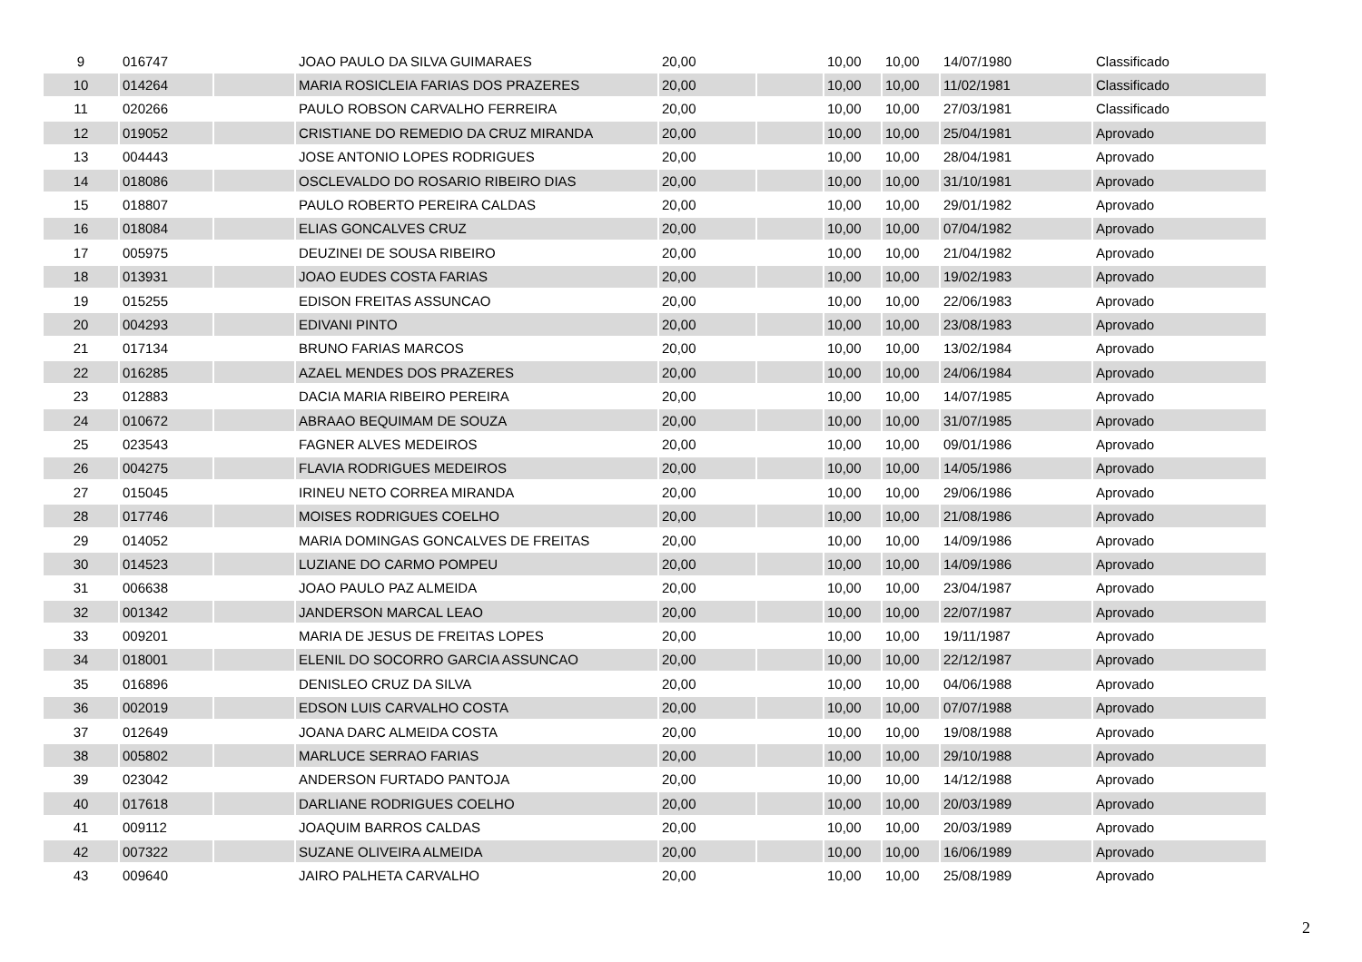| 9 | 016747 | | JOAO PAULO DA SILVA GUIMARAES | 20,00 | | 10,00 | 10,00 | 14/07/1980 | Classificado |
| 10 | 014264 | | MARIA ROSICLEIA FARIAS DOS PRAZERES | 20,00 | | 10,00 | 10,00 | 11/02/1981 | Classificado |
| 11 | 020266 | | PAULO ROBSON CARVALHO FERREIRA | 20,00 | | 10,00 | 10,00 | 27/03/1981 | Classificado |
| 12 | 019052 | | CRISTIANE DO REMEDIO DA CRUZ MIRANDA | 20,00 | | 10,00 | 10,00 | 25/04/1981 | Aprovado |
| 13 | 004443 | | JOSE ANTONIO LOPES RODRIGUES | 20,00 | | 10,00 | 10,00 | 28/04/1981 | Aprovado |
| 14 | 018086 | | OSCLEVALDO DO ROSARIO RIBEIRO DIAS | 20,00 | | 10,00 | 10,00 | 31/10/1981 | Aprovado |
| 15 | 018807 | | PAULO ROBERTO PEREIRA CALDAS | 20,00 | | 10,00 | 10,00 | 29/01/1982 | Aprovado |
| 16 | 018084 | | ELIAS GONCALVES CRUZ | 20,00 | | 10,00 | 10,00 | 07/04/1982 | Aprovado |
| 17 | 005975 | | DEUZINEI DE SOUSA RIBEIRO | 20,00 | | 10,00 | 10,00 | 21/04/1982 | Aprovado |
| 18 | 013931 | | JOAO EUDES COSTA FARIAS | 20,00 | | 10,00 | 10,00 | 19/02/1983 | Aprovado |
| 19 | 015255 | | EDISON FREITAS ASSUNCAO | 20,00 | | 10,00 | 10,00 | 22/06/1983 | Aprovado |
| 20 | 004293 | | EDIVANI PINTO | 20,00 | | 10,00 | 10,00 | 23/08/1983 | Aprovado |
| 21 | 017134 | | BRUNO FARIAS MARCOS | 20,00 | | 10,00 | 10,00 | 13/02/1984 | Aprovado |
| 22 | 016285 | | AZAEL MENDES DOS PRAZERES | 20,00 | | 10,00 | 10,00 | 24/06/1984 | Aprovado |
| 23 | 012883 | | DACIA MARIA RIBEIRO PEREIRA | 20,00 | | 10,00 | 10,00 | 14/07/1985 | Aprovado |
| 24 | 010672 | | ABRAAO BEQUIMAM DE SOUZA | 20,00 | | 10,00 | 10,00 | 31/07/1985 | Aprovado |
| 25 | 023543 | | FAGNER ALVES MEDEIROS | 20,00 | | 10,00 | 10,00 | 09/01/1986 | Aprovado |
| 26 | 004275 | | FLAVIA RODRIGUES MEDEIROS | 20,00 | | 10,00 | 10,00 | 14/05/1986 | Aprovado |
| 27 | 015045 | | IRINEU NETO CORREA MIRANDA | 20,00 | | 10,00 | 10,00 | 29/06/1986 | Aprovado |
| 28 | 017746 | | MOISES RODRIGUES COELHO | 20,00 | | 10,00 | 10,00 | 21/08/1986 | Aprovado |
| 29 | 014052 | | MARIA DOMINGAS GONCALVES DE FREITAS | 20,00 | | 10,00 | 10,00 | 14/09/1986 | Aprovado |
| 30 | 014523 | | LUZIANE DO CARMO POMPEU | 20,00 | | 10,00 | 10,00 | 14/09/1986 | Aprovado |
| 31 | 006638 | | JOAO PAULO PAZ ALMEIDA | 20,00 | | 10,00 | 10,00 | 23/04/1987 | Aprovado |
| 32 | 001342 | | JANDERSON MARCAL LEAO | 20,00 | | 10,00 | 10,00 | 22/07/1987 | Aprovado |
| 33 | 009201 | | MARIA DE JESUS DE FREITAS LOPES | 20,00 | | 10,00 | 10,00 | 19/11/1987 | Aprovado |
| 34 | 018001 | | ELENIL DO SOCORRO GARCIA ASSUNCAO | 20,00 | | 10,00 | 10,00 | 22/12/1987 | Aprovado |
| 35 | 016896 | | DENISLEO CRUZ DA SILVA | 20,00 | | 10,00 | 10,00 | 04/06/1988 | Aprovado |
| 36 | 002019 | | EDSON LUIS CARVALHO COSTA | 20,00 | | 10,00 | 10,00 | 07/07/1988 | Aprovado |
| 37 | 012649 | | JOANA DARC ALMEIDA COSTA | 20,00 | | 10,00 | 10,00 | 19/08/1988 | Aprovado |
| 38 | 005802 | | MARLUCE SERRAO FARIAS | 20,00 | | 10,00 | 10,00 | 29/10/1988 | Aprovado |
| 39 | 023042 | | ANDERSON FURTADO PANTOJA | 20,00 | | 10,00 | 10,00 | 14/12/1988 | Aprovado |
| 40 | 017618 | | DARLIANE RODRIGUES COELHO | 20,00 | | 10,00 | 10,00 | 20/03/1989 | Aprovado |
| 41 | 009112 | | JOAQUIM BARROS CALDAS | 20,00 | | 10,00 | 10,00 | 20/03/1989 | Aprovado |
| 42 | 007322 | | SUZANE OLIVEIRA ALMEIDA | 20,00 | | 10,00 | 10,00 | 16/06/1989 | Aprovado |
| 43 | 009640 | | JAIRO PALHETA CARVALHO | 20,00 | | 10,00 | 10,00 | 25/08/1989 | Aprovado |
2